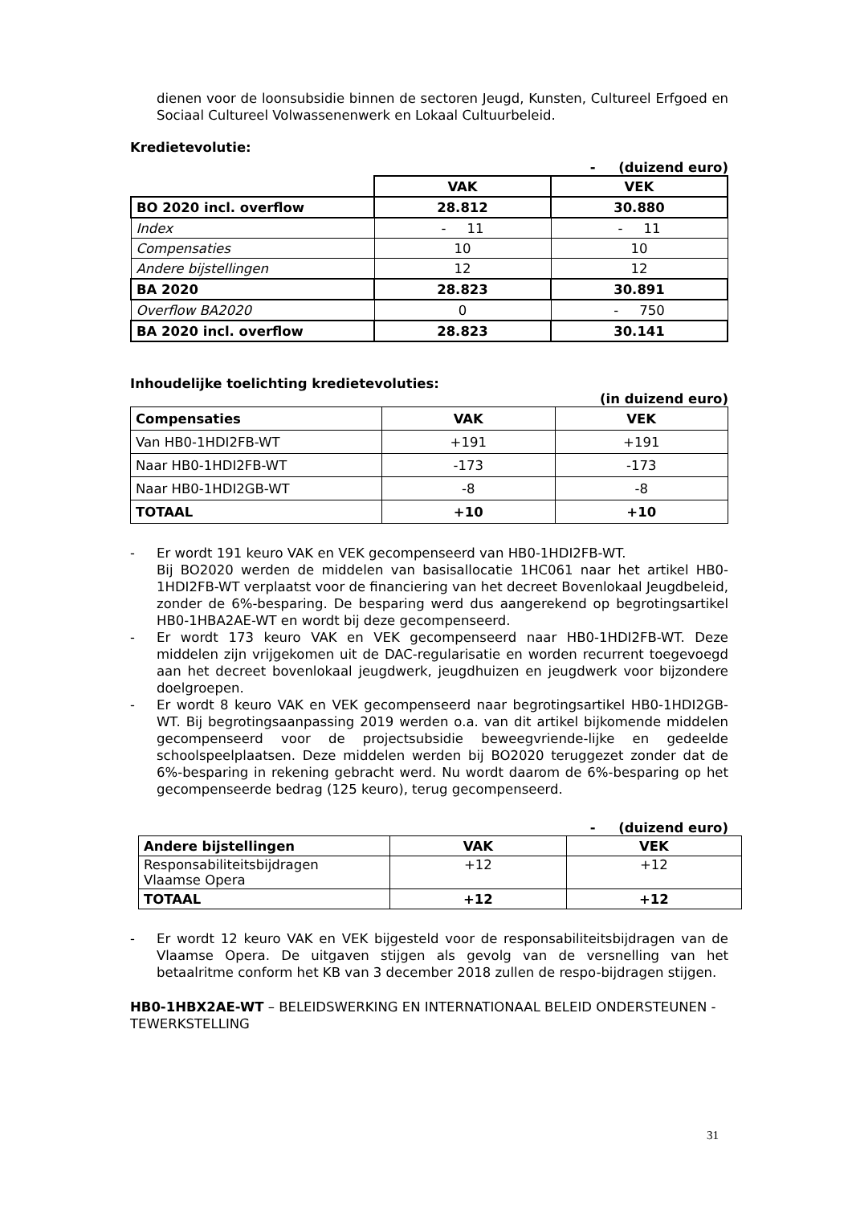dienen voor de loonsubsidie binnen de sectoren Jeugd, Kunsten, Cultureel Erfgoed en Sociaal Cultureel Volwassenenwerk en Lokaal Cultuurbeleid.
Kredietevolutie:
- (duizend euro)
| | VAK | VEK |
| BO 2020 incl. overflow | 28.812 | 30.880 |
| Index | - 11 | - 11 |
| Compensaties | 10 | 10 |
| Andere bijstellingen | 12 | 12 |
| BA 2020 | 28.823 | 30.891 |
| Overflow BA2020 | 0 | - 750 |
| BA 2020 incl. overflow | 28.823 | 30.141 |
Inhoudelijke toelichting kredietevoluties:
(in duizend euro)
| Compensaties | VAK | VEK |
| --- | --- | --- |
| Van HB0-1HDI2FB-WT | +191 | +191 |
| Naar HB0-1HDI2FB-WT | -173 | -173 |
| Naar HB0-1HDI2GB-WT | -8 | -8 |
| TOTAAL | +10 | +10 |
- Er wordt 191 keuro VAK en VEK gecompenseerd van HB0-1HDI2FB-WT.
Bij BO2020 werden de middelen van basisallocatie 1HC061 naar het artikel HB0-1HDI2FB-WT verplaatst voor de financiering van het decreet Bovenlokaal Jeugdbeleid, zonder de 6%-besparing. De besparing werd dus aangerekend op begrotingsartikel HB0-1HBA2AE-WT en wordt bij deze gecompenseerd.
- Er wordt 173 keuro VAK en VEK gecompenseerd naar HB0-1HDI2FB-WT. Deze middelen zijn vrijgekomen uit de DAC-regularisatie en worden recurrent toegevoegd aan het decreet bovenlokaal jeugdwerk, jeugdhuizen en jeugdwerk voor bijzondere doelgroepen.
- Er wordt 8 keuro VAK en VEK gecompenseerd naar begrotingsartikel HB0-1HDI2GB-WT. Bij begrotingsaanpassing 2019 werden o.a. van dit artikel bijkomende middelen gecompenseerd voor de projectsubsidie beweegvriende-lijke en gedeelde schoolspeelplaatsen. Deze middelen werden bij BO2020 teruggezet zonder dat de 6%-besparing in rekening gebracht werd. Nu wordt daarom de 6%-besparing op het gecompenseerde bedrag (125 keuro), terug gecompenseerd.
- (duizend euro)
| Andere bijstellingen | VAK | VEK |
| --- | --- | --- |
| Responsabiliteitsbijdragen Vlaamse Opera | +12 | +12 |
| TOTAAL | +12 | +12 |
- Er wordt 12 keuro VAK en VEK bijgesteld voor de responsabiliteitsbijdragen van de Vlaamse Opera. De uitgaven stijgen als gevolg van de versnelling van het betaalritme conform het KB van 3 december 2018 zullen de respo-bijdragen stijgen.
HB0-1HBX2AE-WT – BELEIDSWERKING EN INTERNATIONAAL BELEID ONDERSTEUNEN - TEWERKSTELLING
31